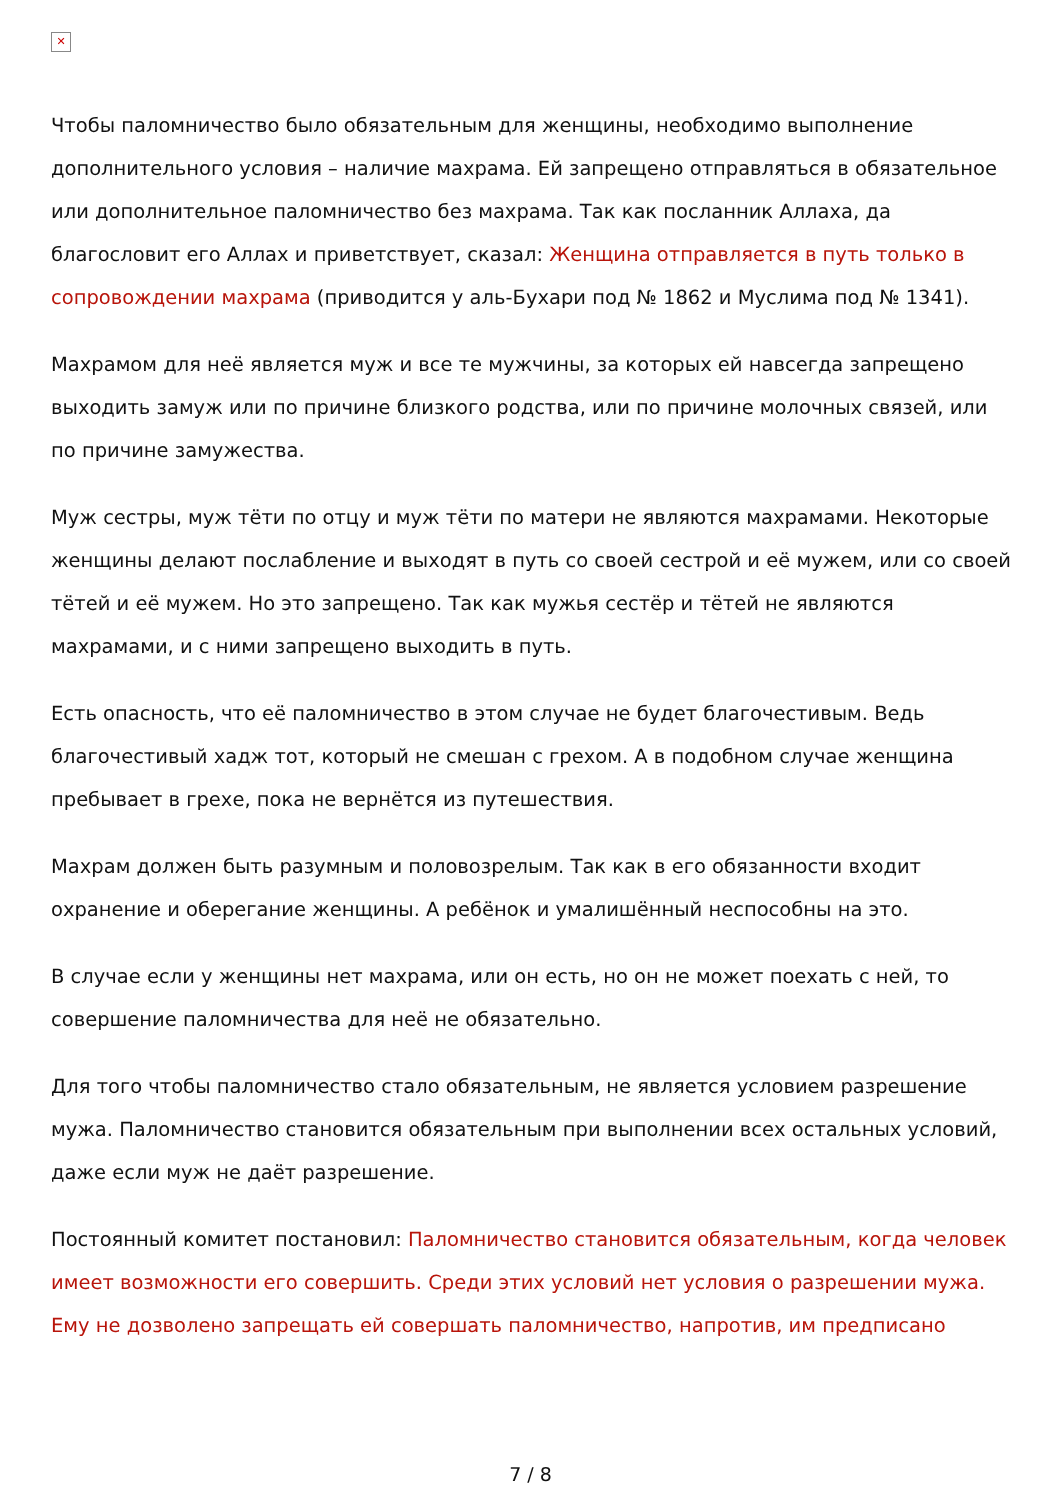✕
Чтобы паломничество было обязательным для женщины, необходимо выполнение дополнительного условия – наличие махрама. Ей запрещено отправляться в обязательное или дополнительное паломничество без махрама. Так как посланник Аллаха, да благословит его Аллах и приветствует, сказал: Женщина отправляется в путь только в сопровождении махрама (приводится у аль-Бухари под № 1862 и Муслима под № 1341).
Махрамом для неё является муж и все те мужчины, за которых ей навсегда запрещено выходить замуж или по причине близкого родства, или по причине молочных связей, или по причине замужества.
Муж сестры, муж тёти по отцу и муж тёти по матери не являются махрамами. Некоторые женщины делают послабление и выходят в путь со своей сестрой и её мужем, или со своей тётей и её мужем. Но это запрещено. Так как мужья сестёр и тётей не являются махрамами, и с ними запрещено выходить в путь.
Есть опасность, что её паломничество в этом случае не будет благочестивым. Ведь благочестивый хадж тот, который не смешан с грехом. А в подобном случае женщина пребывает в грехе, пока не вернётся из путешествия.
Махрам должен быть разумным и половозрелым. Так как в его обязанности входит охранение и оберегание женщины. А ребёнок и умалишённый неспособны на это.
В случае если у женщины нет махрама, или он есть, но он не может поехать с ней, то совершение паломничества для неё не обязательно.
Для того чтобы паломничество стало обязательным, не является условием разрешение мужа. Паломничество становится обязательным при выполнении всех остальных условий, даже если муж не даёт разрешение.
Постоянный комитет постановил: Паломничество становится обязательным, когда человек имеет возможности его совершить. Среди этих условий нет условия о разрешении мужа. Ему не дозволено запрещать ей совершать паломничество, напротив, им предписано
7 / 8